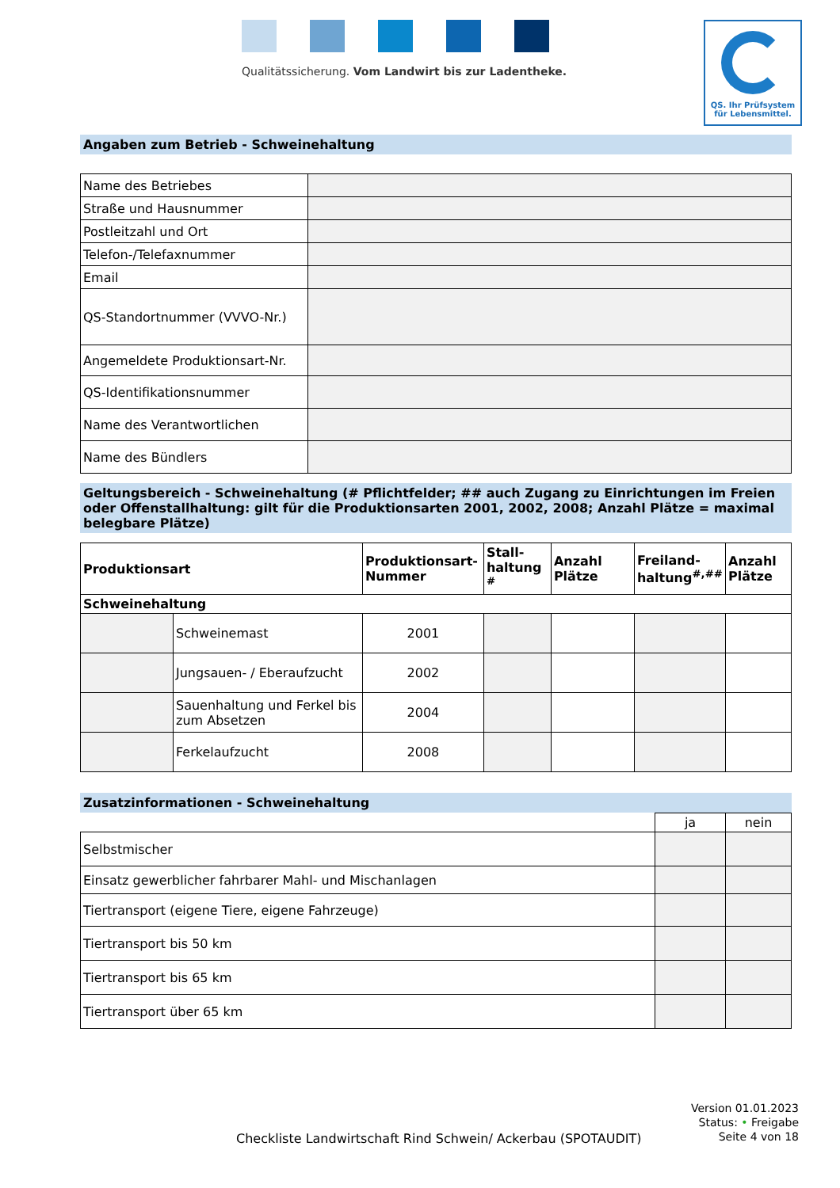Qualitätssicherung. Vom Landwirt bis zur Ladentheke.
QS. Ihr Prüfsystem
für Lebensmittel.
Angaben zum Betrieb - Schweinehaltung
| Name des Betriebes | |
| Straße und Hausnummer | |
| Postleitzahl und Ort | |
| Telefon-/Telefaxnummer | |
| Email | |
| QS-Standortnummer (VVVO-Nr.) | |
| Angemeldete Produktionsart-Nr. | |
| QS-Identifikationsnummer | |
| Name des Verantwortlichen | |
| Name des Bündlers | |
Geltungsbereich - Schweinehaltung (# Pflichtfelder; ## auch Zugang zu Einrichtungen im Freien oder Offenstallhaltung: gilt für die Produktionsarten 2001, 2002, 2008; Anzahl Plätze = maximal belegbare Plätze)
| Produktionsart | | Produktionsart-Nummer | Stall-haltung <sup>#</sup> | Anzahl Plätze | Freiland-haltung<sup>#,##</sup> | Anzahl Plätze |
| --- | --- | --- | --- | --- | --- | --- |
| Schweinehaltung | | | | | | |
| | Schweinemast | 2001 | | | | |
| | Jungsauen- / Eberaufzucht | 2002 | | | | |
| | Sauenhaltung und Ferkel bis zum Absetzen | 2004 | | | | |
| | Ferkelaufzucht | 2008 | | | | |
Zusatzinformationen - Schweinehaltung
| | ja | nein |
| Selbstmischer | | |
| Einsatz gewerblicher fahrbarer Mahl- und Mischanlagen | | |
| Tiertransport (eigene Tiere, eigene Fahrzeuge) | | |
| Tiertransport bis 50 km | | |
| Tiertransport bis 65 km | | |
| Tiertransport über 65 km | | |
Version 01.01.2023
Status: • Freigabe
Seite 4 von 18
Checkliste Landwirtschaft Rind Schwein/ Ackerbau (SPOTAUDIT)